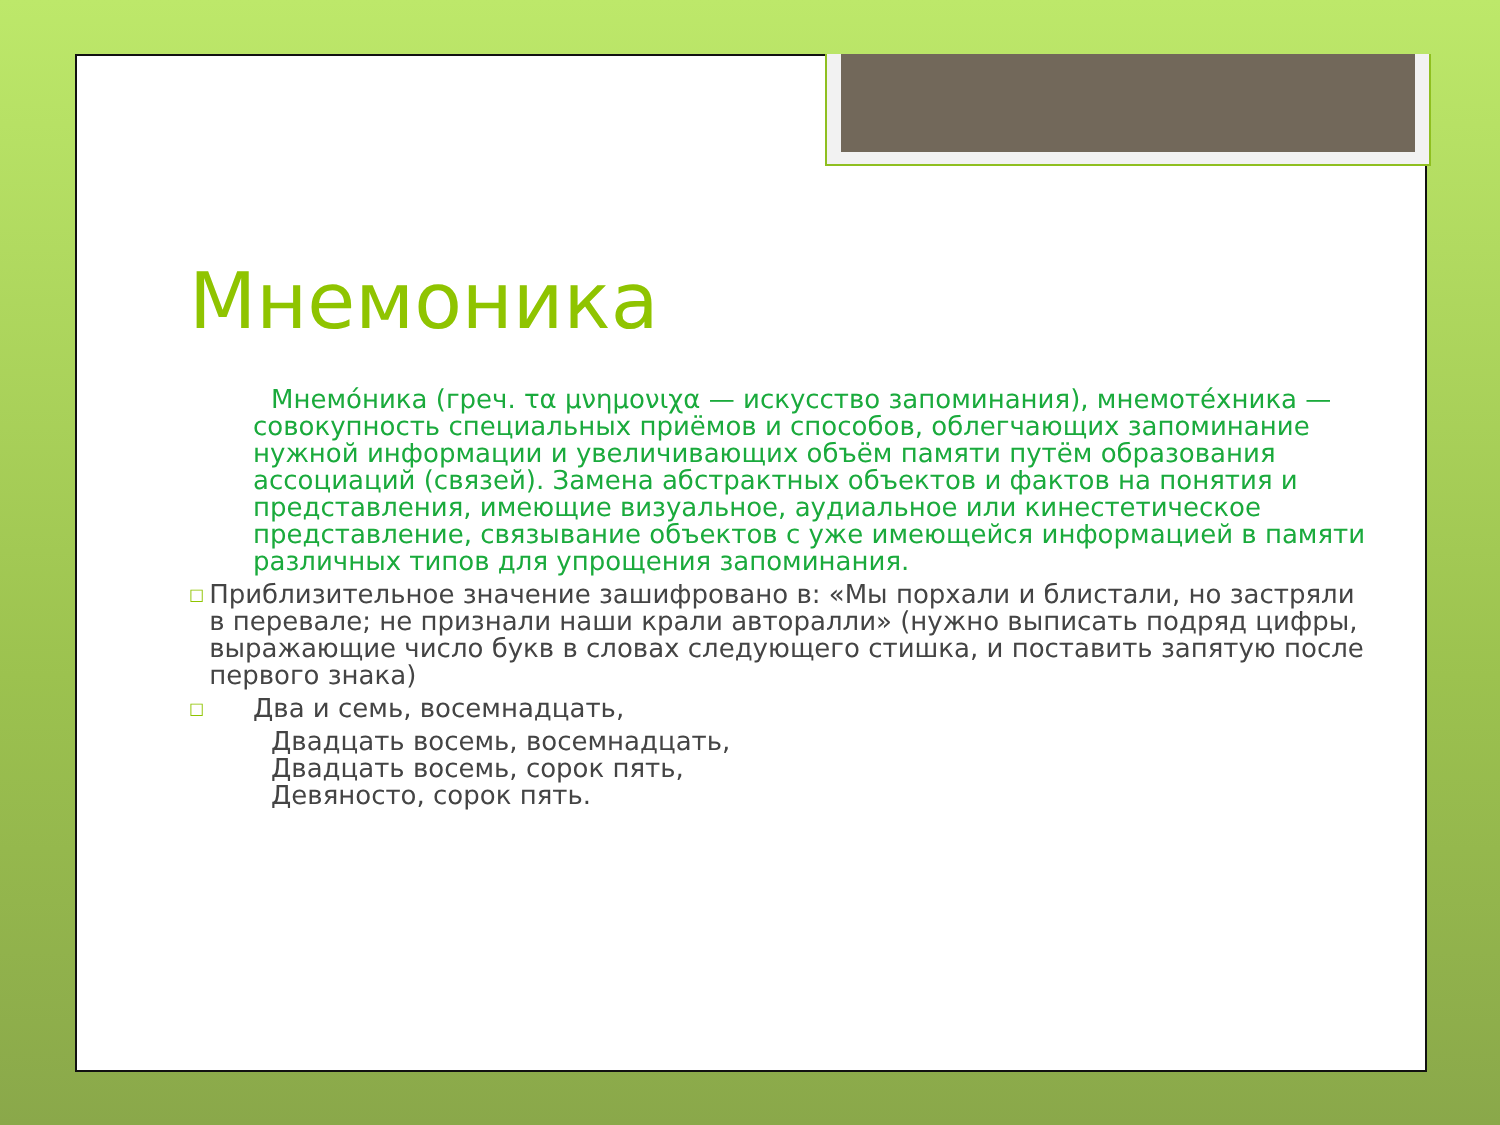Мнемоника
Мнемо́ника (греч. τα μνημονιχα — искусство запоминания), мнемоте́хника — совокупность специальных приёмов и способов, облегчающих запоминание нужной информации и увеличивающих объём памяти путём образования ассоциаций (связей). Замена абстрактных объектов и фактов на понятия и представления, имеющие визуальное, аудиальное или кинестетическое представление, связывание объектов с уже имеющейся информацией в памяти различных типов для упрощения запоминания.
□ Приблизительное значение зашифровано в: «Мы порхали и блистали, но застряли в перевале; не признали наши крали авторалли» (нужно выписать подряд цифры, выражающие число букв в словах следующего стишка, и поставить запятую после первого знака)
□ Два и семь, восемнадцать,
Двадцать восемь, восемнадцать,
Двадцать восемь, сорок пять,
Девяносто, сорок пять.